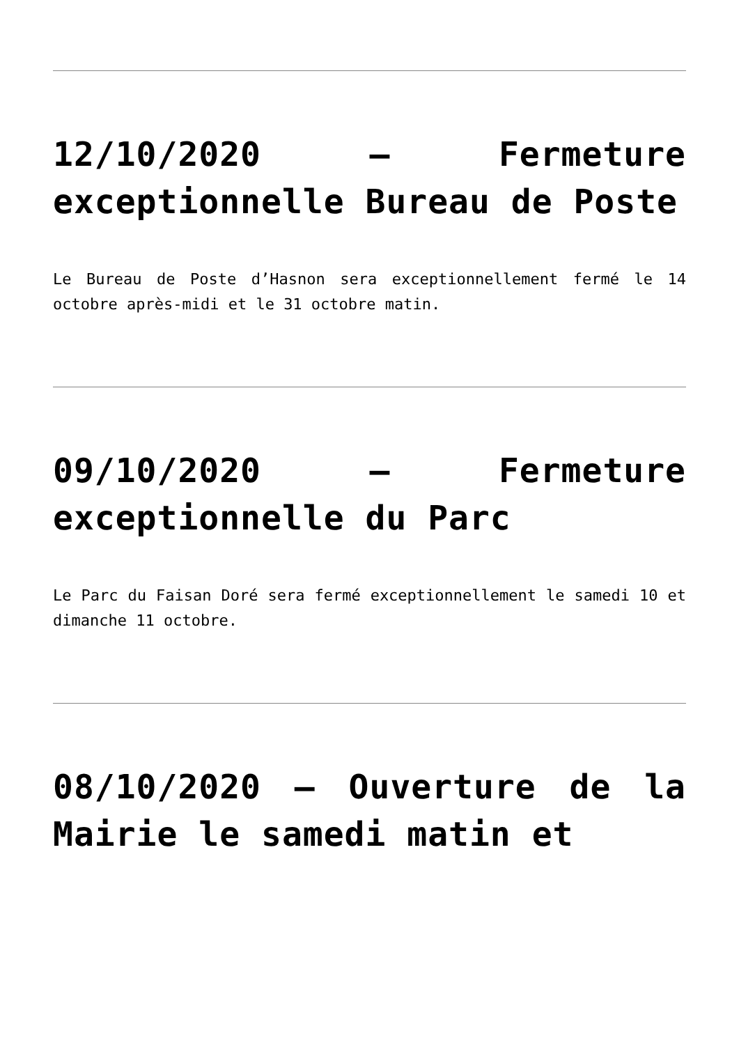12/10/2020 – Fermeture exceptionnelle Bureau de Poste
Le Bureau de Poste d’Hasnon sera exceptionnellement fermé le 14 octobre après-midi et le 31 octobre matin.
09/10/2020 – Fermeture exceptionnelle du Parc
Le Parc du Faisan Doré sera fermé exceptionnellement le samedi 10 et dimanche 11 octobre.
08/10/2020 – Ouverture de la Mairie le samedi matin et